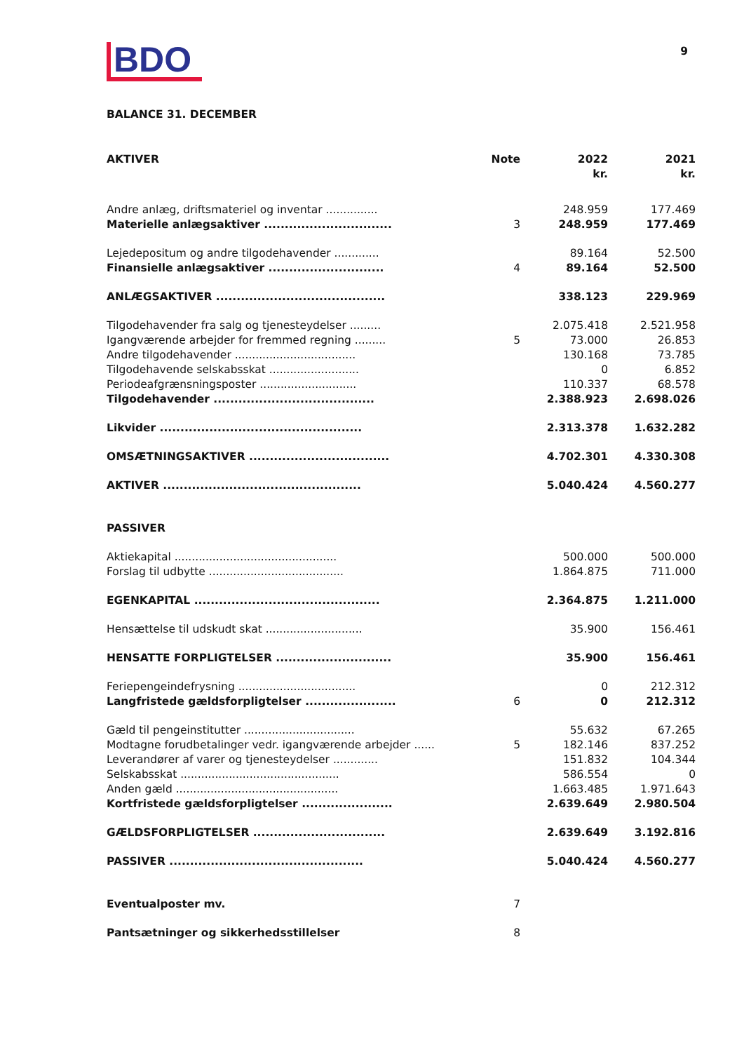BDO
9
BALANCE 31. DECEMBER
| AKTIVER | Note | 2022 kr. | 2021 kr. |
| --- | --- | --- | --- |
| Andre anlæg, driftsmateriel og inventar ............... | | 248.959 | 177.469 |
| Materielle anlægsaktiver ............................... | 3 | 248.959 | 177.469 |
| Lejedepositum og andre tilgodehavender ............. | | 89.164 | 52.500 |
| Finansielle anlægsaktiver ............................ | 4 | 89.164 | 52.500 |
| ANLÆGSAKTIVER ......................................... | | 338.123 | 229.969 |
| Tilgodehavender fra salg og tjenesteydelser ......... | | 2.075.418 | 2.521.958 |
| Igangværende arbejder for fremmed regning ......... | 5 | 73.000 | 26.853 |
| Andre tilgodehavender ................................... | | 130.168 | 73.785 |
| Tilgodehavende selskabsskat .......................... | | 0 | 6.852 |
| Periodeafgrænsningsposter ............................ | | 110.337 | 68.578 |
| Tilgodehavender ....................................... | | 2.388.923 | 2.698.026 |
| Likvider ................................................. | | 2.313.378 | 1.632.282 |
| OMSÆTNINGSAKTIVER .................................. | | 4.702.301 | 4.330.308 |
| AKTIVER ................................................ | | 5.040.424 | 4.560.277 |
| PASSIVER | | | |
| Aktiekapital ............................................... | | 500.000 | 500.000 |
| Forslag til udbytte ....................................... | | 1.864.875 | 711.000 |
| EGENKAPITAL ............................................. | | 2.364.875 | 1.211.000 |
| Hensættelse til udskudt skat ............................ | | 35.900 | 156.461 |
| HENSATTE FORPLIGTELSER ............................ | | 35.900 | 156.461 |
| Feriepengeindefrysning .................................. | | 0 | 212.312 |
| Langfristede gældsforpligtelser ...................... | 6 | 0 | 212.312 |
| Gæld til pengeinstitutter ................................ | | 55.632 | 67.265 |
| Modtagne forudbetalinger vedr. igangværende arbejder ...... | 5 | 182.146 | 837.252 |
| Leverandører af varer og tjenesteydelser ............. | | 151.832 | 104.344 |
| Selskabsskat .............................................. | | 586.554 | 0 |
| Anden gæld ............................................... | | 1.663.485 | 1.971.643 |
| Kortfristede gældsforpligtelser ...................... | | 2.639.649 | 2.980.504 |
| GÆLDSFORPLIGTELSER ................................ | | 2.639.649 | 3.192.816 |
| PASSIVER ............................................... | | 5.040.424 | 4.560.277 |
| Eventualposter mv. | 7 | | |
| Pantsætninger og sikkerhedsstillelser | 8 | | |